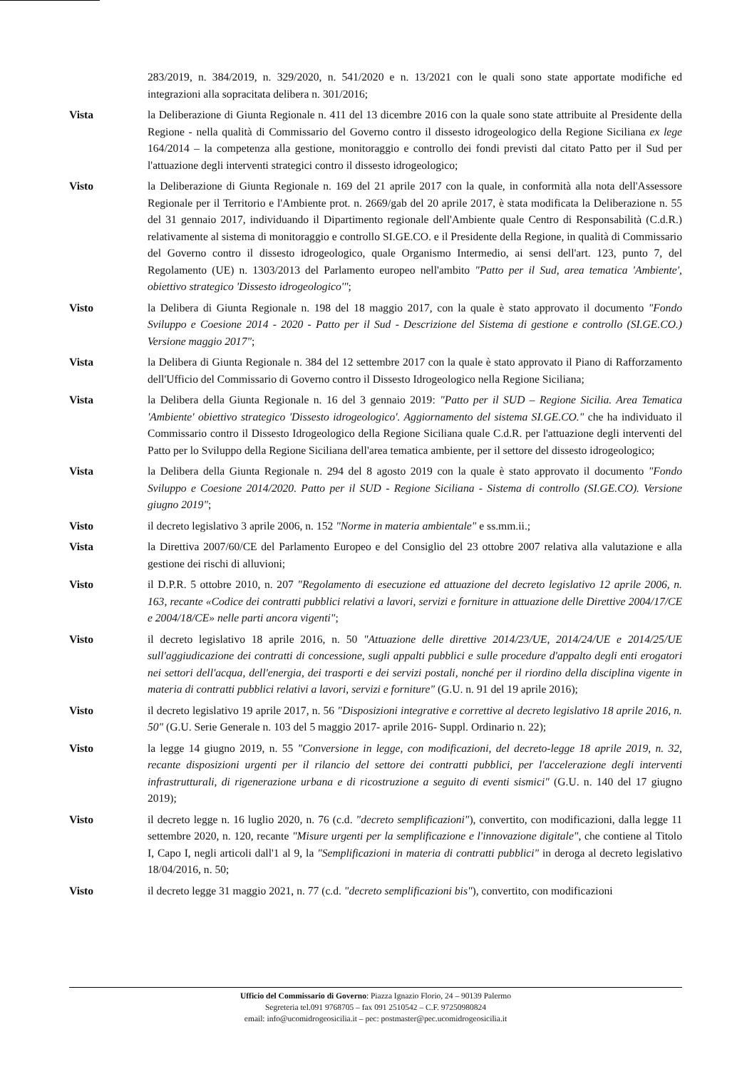283/2019, n. 384/2019, n. 329/2020, n. 541/2020 e n. 13/2021 con le quali sono state apportate modifiche ed integrazioni alla sopracitata delibera n. 301/2016;
Vista la Deliberazione di Giunta Regionale n. 411 del 13 dicembre 2016 con la quale sono state attribuite al Presidente della Regione - nella qualità di Commissario del Governo contro il dissesto idrogeologico della Regione Siciliana ex lege 164/2014 – la competenza alla gestione, monitoraggio e controllo dei fondi previsti dal citato Patto per il Sud per l'attuazione degli interventi strategici contro il dissesto idrogeologico;
Visto la Deliberazione di Giunta Regionale n. 169 del 21 aprile 2017 con la quale, in conformità alla nota dell'Assessore Regionale per il Territorio e l'Ambiente prot. n. 2669/gab del 20 aprile 2017, è stata modificata la Deliberazione n. 55 del 31 gennaio 2017, individuando il Dipartimento regionale dell'Ambiente quale Centro di Responsabilità (C.d.R.) relativamente al sistema di monitoraggio e controllo SI.GE.CO. e il Presidente della Regione, in qualità di Commissario del Governo contro il dissesto idrogeologico, quale Organismo Intermedio, ai sensi dell'art. 123, punto 7, del Regolamento (UE) n. 1303/2013 del Parlamento europeo nell'ambito "Patto per il Sud, area tematica 'Ambiente', obiettivo strategico 'Dissesto idrogeologico'";
Visto la Delibera di Giunta Regionale n. 198 del 18 maggio 2017, con la quale è stato approvato il documento "Fondo Sviluppo e Coesione 2014 - 2020 - Patto per il Sud - Descrizione del Sistema di gestione e controllo (SI.GE.CO.) Versione maggio 2017";
Vista la Delibera di Giunta Regionale n. 384 del 12 settembre 2017 con la quale è stato approvato il Piano di Rafforzamento dell'Ufficio del Commissario di Governo contro il Dissesto Idrogeologico nella Regione Siciliana;
Vista la Delibera della Giunta Regionale n. 16 del 3 gennaio 2019: "Patto per il SUD – Regione Sicilia. Area Tematica 'Ambiente' obiettivo strategico 'Dissesto idrogeologico'. Aggiornamento del sistema SI.GE.CO." che ha individuato il Commissario contro il Dissesto Idrogeologico della Regione Siciliana quale C.d.R. per l'attuazione degli interventi del Patto per lo Sviluppo della Regione Siciliana dell'area tematica ambiente, per il settore del dissesto idrogeologico;
Vista la Delibera della Giunta Regionale n. 294 del 8 agosto 2019 con la quale è stato approvato il documento "Fondo Sviluppo e Coesione 2014/2020. Patto per il SUD - Regione Siciliana - Sistema di controllo (SI.GE.CO). Versione giugno 2019";
Visto il decreto legislativo 3 aprile 2006, n. 152 "Norme in materia ambientale" e ss.mm.ii.;
Vista la Direttiva 2007/60/CE del Parlamento Europeo e del Consiglio del 23 ottobre 2007 relativa alla valutazione e alla gestione dei rischi di alluvioni;
Visto il D.P.R. 5 ottobre 2010, n. 207 "Regolamento di esecuzione ed attuazione del decreto legislativo 12 aprile 2006, n. 163, recante «Codice dei contratti pubblici relativi a lavori, servizi e forniture in attuazione delle Direttive 2004/17/CE e 2004/18/CE» nelle parti ancora vigenti";
Visto il decreto legislativo 18 aprile 2016, n. 50 "Attuazione delle direttive 2014/23/UE, 2014/24/UE e 2014/25/UE sull'aggiudicazione dei contratti di concessione, sugli appalti pubblici e sulle procedure d'appalto degli enti erogatori nei settori dell'acqua, dell'energia, dei trasporti e dei servizi postali, nonché per il riordino della disciplina vigente in materia di contratti pubblici relativi a lavori, servizi e forniture" (G.U. n. 91 del 19 aprile 2016);
Visto il decreto legislativo 19 aprile 2017, n. 56 "Disposizioni integrative e correttive al decreto legislativo 18 aprile 2016, n. 50" (G.U. Serie Generale n. 103 del 5 maggio 2017- aprile 2016- Suppl. Ordinario n. 22);
Visto la legge 14 giugno 2019, n. 55 "Conversione in legge, con modificazioni, del decreto-legge 18 aprile 2019, n. 32, recante disposizioni urgenti per il rilancio del settore dei contratti pubblici, per l'accelerazione degli interventi infrastrutturali, di rigenerazione urbana e di ricostruzione a seguito di eventi sismici" (G.U. n. 140 del 17 giugno 2019);
Visto il decreto legge n. 16 luglio 2020, n. 76 (c.d. "decreto semplificazioni"), convertito, con modificazioni, dalla legge 11 settembre 2020, n. 120, recante "Misure urgenti per la semplificazione e l'innovazione digitale", che contiene al Titolo I, Capo I, negli articoli dall'1 al 9, la "Semplificazioni in materia di contratti pubblici" in deroga al decreto legislativo 18/04/2016, n. 50;
Visto il decreto legge 31 maggio 2021, n. 77 (c.d. "decreto semplificazioni bis"), convertito, con modificazioni
Ufficio del Commissario di Governo: Piazza Ignazio Florio, 24 – 90139 Palermo
Segreteria tel.091 9768705 – fax 091 2510542 – C.F. 97250980824
email: info@ucomidrogeosicilia.it – pec: postmaster@pec.ucomidrogeosicilia.it